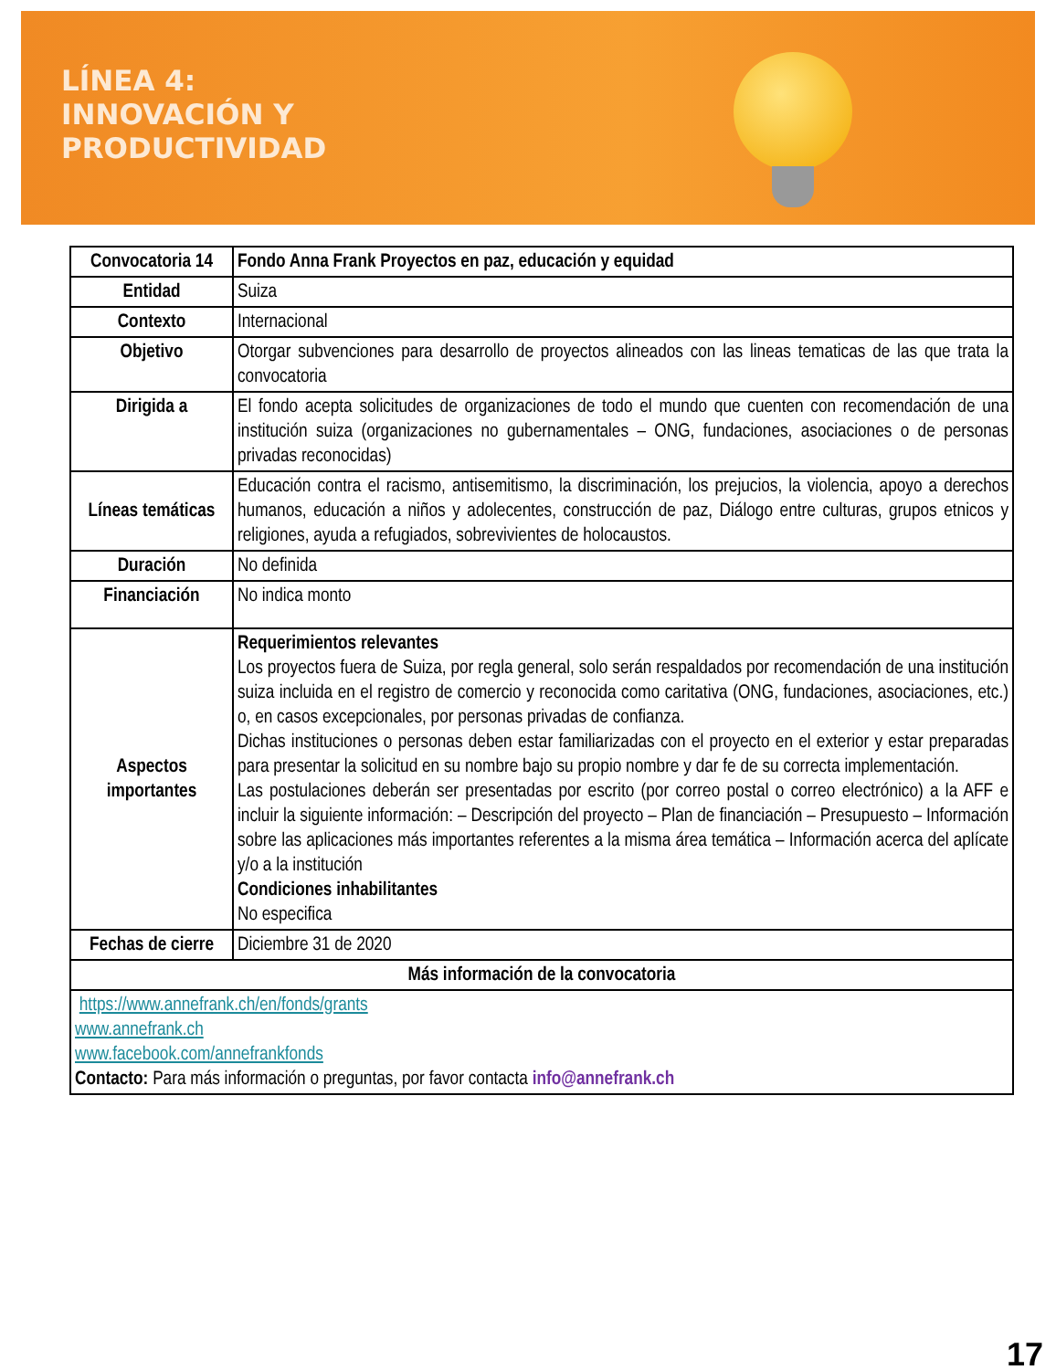LÍNEA 4:
INNOVACIÓN Y
PRODUCTIVIDAD
| Convocatoria 14 | Fondo Anna Frank Proyectos en paz, educación y equidad |
| Entidad | Suiza |
| Contexto | Internacional |
| Objetivo | Otorgar subvenciones para desarrollo de proyectos alineados con las lineas tematicas de las que trata la convocatoria |
| Dirigida a | El fondo acepta solicitudes de organizaciones de todo el mundo que cuenten con recomendación de una institución suiza (organizaciones no gubernamentales – ONG, fundaciones, asociaciones o de personas privadas reconocidas) |
| Líneas temáticas | Educación contra el racismo, antisemitismo, la discriminación, los prejucios, la violencia, apoyo a derechos humanos, educación a niños y adolecentes, construcción de paz, Diálogo entre culturas, grupos etnicos y religiones, ayuda a refugiados, sobrevivientes de holocaustos. |
| Duración | No definida |
| Financiación | No indica monto |
| Aspectos importantes | Requerimientos relevantes Los proyectos fuera de Suiza, por regla general, solo serán respaldados por recomendación de una institución suiza incluida en el registro de comercio y reconocida como caritativa (ONG, fundaciones, asociaciones, etc.) o, en casos excepcionales, por personas privadas de confianza. Dichas instituciones o personas deben estar familiarizadas con el proyecto en el exterior y estar preparadas para presentar la solicitud en su nombre bajo su propio nombre y dar fe de su correcta implementación. Las postulaciones deberán ser presentadas por escrito (por correo postal o correo electrónico) a la AFF e incluir la siguiente información: – Descripción del proyecto – Plan de financiación – Presupuesto – Información sobre las aplicaciones más importantes referentes a la misma área temática – Información acerca del aplícate y/o a la institución Condiciones inhabilitantes No especifica |
| Fechas de cierre | Diciembre 31 de 2020 |
| Más información de la convocatoria | |
| https://www.annefrank.ch/en/fonds/grants www.annefrank.ch www.facebook.com/annefrankfonds Contacto: Para más información o preguntas, por favor contacta info@annefrank.ch | |
17